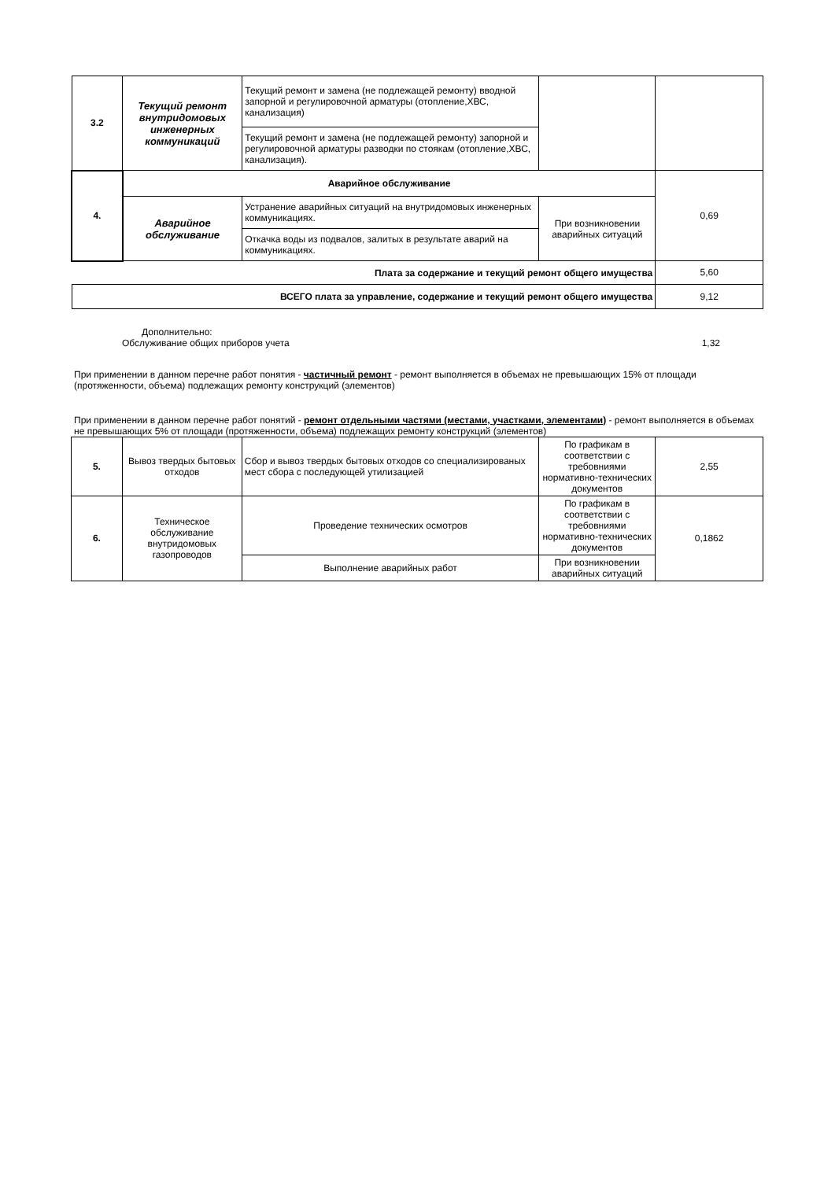| 3.2 | Текущий ремонт внутридомовых инженерных коммуникаций | Текущий ремонт и замена (не подлежащей ремонту) вводной запорной и регулировочной арматуры (отопление,ХВС, канализация) | | |
| | | Текущий ремонт и замена (не подлежащей ремонту) запорной и регулировочной арматуры разводки по стоякам (отопление,ХВС, канализация). | | |
| 4. | Аварийное обслуживание | | | 0,69 |
| | Аварийное обслуживание | Устранение аварийных ситуаций на внутридомовых инженерных коммуникациях. | При возникновении аварийных ситуаций | |
| | | Откачка воды из подвалов, залитых в результате аварий на коммуникациях. | | |
| Плата за содержание и текущий ремонт общего имущества | | | | 5,60 |
| ВСЕГО плата за управление, содержание и текущий ремонт общего имущества | | | | 9,12 |
Дополнительно:
Обслуживание общих приборов учета 1,32
При применении в данном перечне работ понятия - частичный ремонт - ремонт выполняется в объемах не превышающих 15% от площади (протяженности, объема) подлежащих ремонту конструкций (элементов)
При применении в данном перечне работ понятий - ремонт отдельными частями (местами, участками, элементами) - ремонт выполняется в объемах не превышающих 5% от площади (протяженности, объема) подлежащих ремонту конструкций (элементов)
| 5. | Вывоз твердых бытовых отходов | Сбор и вывоз твердых бытовых отходов со специализированых мест сбора с последующей утилизацией | По графикам в соответствии с требовниями нормативно-технических документов | 2,55 |
| 6. | Техническое обслуживание внутридомовых газопроводов | Проведение технических осмотров | По графикам в соответствии с требовниями нормативно-технических документов | 0,1862 |
| | | Выполнение аварийных работ | При возникновении аварийных ситуаций | |